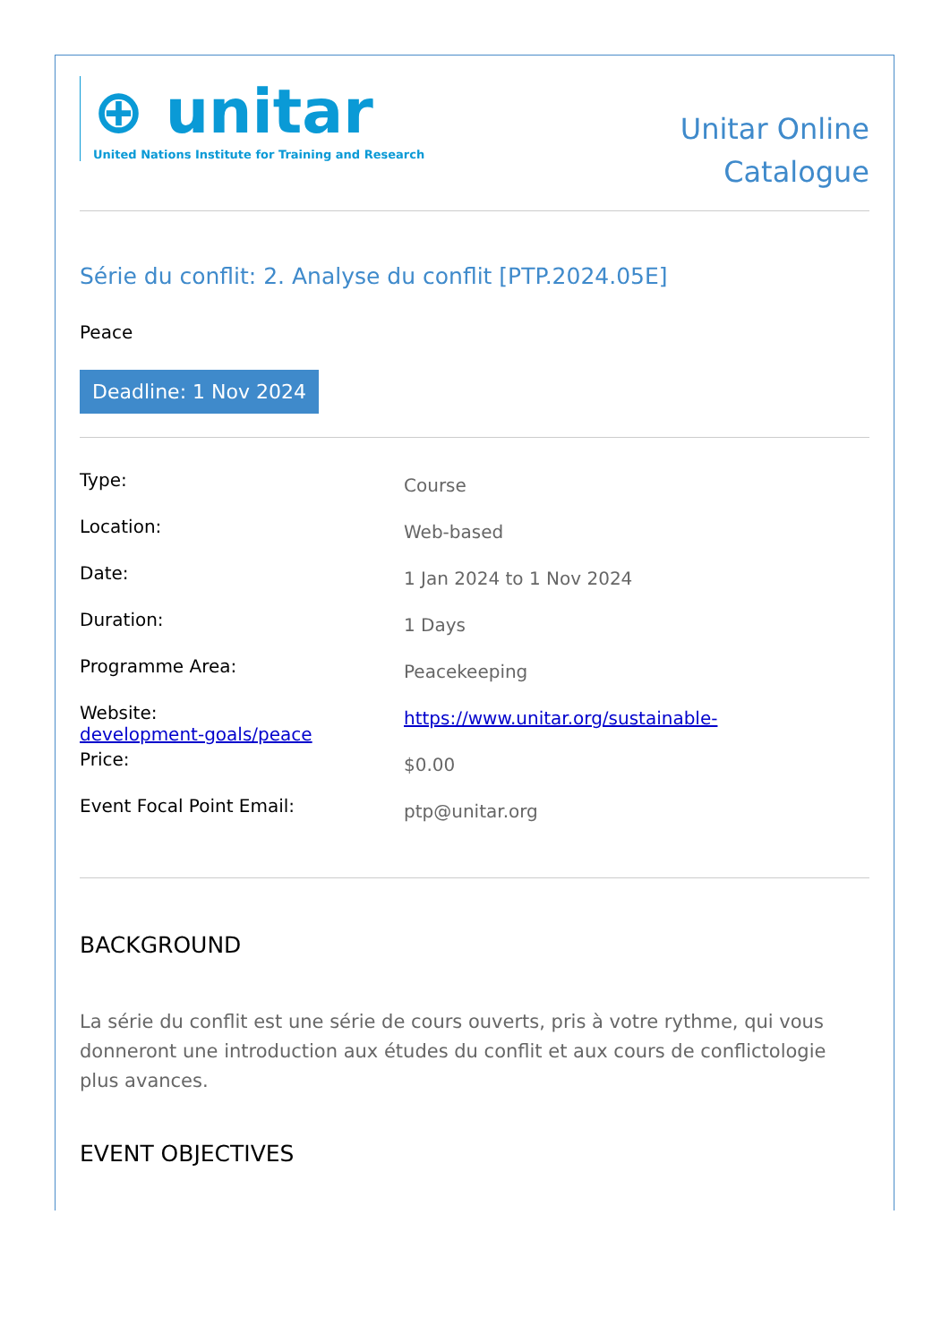⊕ unitar
United Nations Institute for Training and Research
Unitar Online
Catalogue
Série du conflit: 2. Analyse du conflit [PTP.2024.05E]
Peace
Deadline: 1 Nov 2024
| Type: | Course |
| Location: | Web-based |
| Date: | 1 Jan 2024 to 1 Nov 2024 |
| Duration: | 1 Days |
| Programme Area: | Peacekeeping |
| Website: development-goals/peace | https://www.unitar.org/sustainable- |
| Price: | $0.00 |
| Event Focal Point Email: | ptp@unitar.org |
BACKGROUND
La série du conflit est une série de cours ouverts, pris à votre rythme, qui vous donneront une introduction aux études du conflit et aux cours de conflictologie plus avances.
EVENT OBJECTIVES